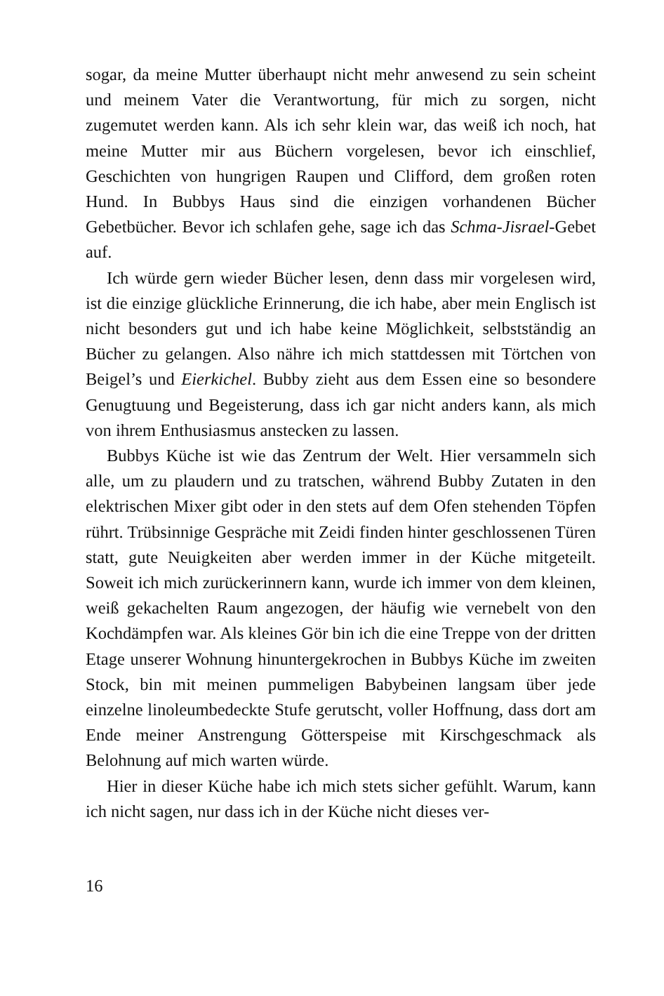sogar, da meine Mutter überhaupt nicht mehr anwesend zu sein scheint und meinem Vater die Verantwortung, für mich zu sorgen, nicht zugemutet werden kann. Als ich sehr klein war, das weiß ich noch, hat meine Mutter mir aus Büchern vorgelesen, bevor ich einschlief, Geschichten von hungrigen Raupen und Clifford, dem großen roten Hund. In Bubbys Haus sind die einzigen vorhandenen Bücher Gebetbücher. Bevor ich schlafen gehe, sage ich das Schma-Jisrael-Gebet auf.
Ich würde gern wieder Bücher lesen, denn dass mir vorgelesen wird, ist die einzige glückliche Erinnerung, die ich habe, aber mein Englisch ist nicht besonders gut und ich habe keine Möglichkeit, selbstständig an Bücher zu gelangen. Also nähre ich mich stattdessen mit Törtchen von Beigel’s und Eierkichel. Bubby zieht aus dem Essen eine so besondere Genugtuung und Begeisterung, dass ich gar nicht anders kann, als mich von ihrem Enthusiasmus anstecken zu lassen.
Bubbys Küche ist wie das Zentrum der Welt. Hier versammeln sich alle, um zu plaudern und zu tratschen, während Bubby Zutaten in den elektrischen Mixer gibt oder in den stets auf dem Ofen stehenden Töpfen rührt. Trübsinnige Gespräche mit Zeidi finden hinter geschlossenen Türen statt, gute Neuigkeiten aber werden immer in der Küche mitgeteilt. Soweit ich mich zurückerinnern kann, wurde ich immer von dem kleinen, weiß gekachelten Raum angezogen, der häufig wie vernebelt von den Kochdämpfen war. Als kleines Gör bin ich die eine Treppe von der dritten Etage unserer Wohnung hinuntergekrochen in Bubbys Küche im zweiten Stock, bin mit meinen pummeligen Babybeinen langsam über jede einzelne linoleumbedeckte Stufe gerutscht, voller Hoffnung, dass dort am Ende meiner Anstrengung Götterspeise mit Kirschgeschmack als Belohnung auf mich warten würde.
Hier in dieser Küche habe ich mich stets sicher gefühlt. Warum, kann ich nicht sagen, nur dass ich in der Küche nicht dieses ver-
16